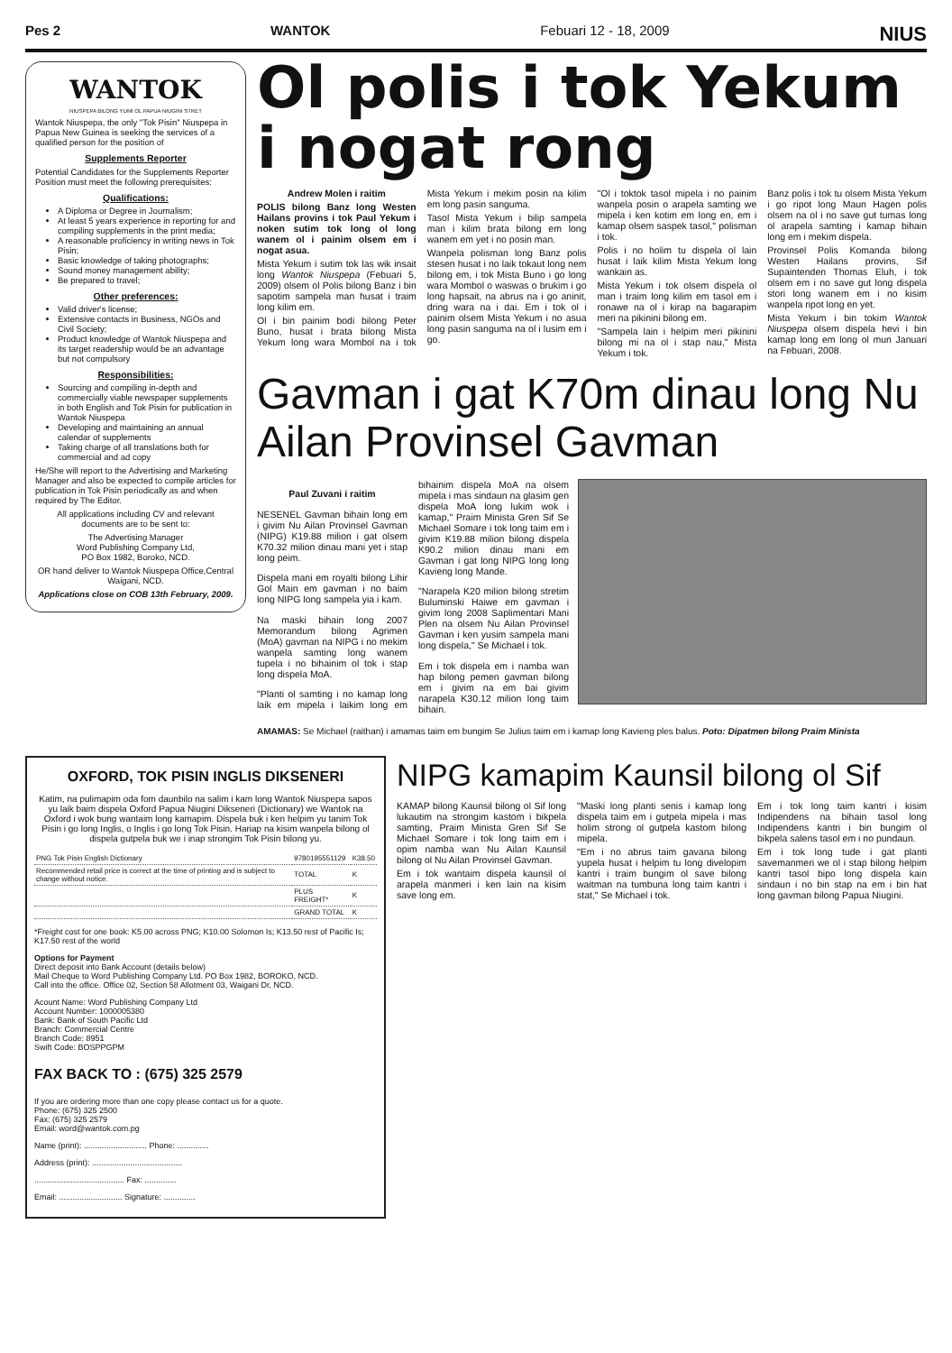Pes 2 WANTOK Febuari 12 - 18, 2009 NIUS
WANTOK
NIUSPEPA BILONG YUMI OL PAPUA NIUGINI STRET
Wantok Niuspepa, the only "Tok Pisin" Niuspepa in Papua New Guinea is seeking the services of a qualified person for the position of
Supplements Reporter
Potential Candidates for the Supplements Reporter Position must meet the following prerequisites:
Qualifications:
A Diploma or Degree in Journalism;
At least 5 years experience in reporting for and compiling supplements in the print media;
A reasonable proficiency in writing news in Tok Pisin;
Basic knowledge of taking photographs;
Sound money management ability;
Be prepared to travel;
Other preferences:
Valid driver's license;
Extensive contacts in Business, NGOs and Civil Society;
Product knowledge of Wantok Niuspepa and its target readership would be an advantage but not compulsory
Responsibilities:
Sourcing and compiling in-depth and commercially viable newspaper supplements in both English and Tok Pisin for publication in Wantok Niuspepa
Developing and maintaining an annual calendar of supplements
Taking charge of all translations both for commercial and ad copy
He/She will report to the Advertising and Marketing Manager and also be expected to compile articles for publication in Tok Pisin periodically as and when required by The Editor.
All applications including CV and relevant documents are to be sent to:
The Advertising Manager
Word Publishing Company Ltd,
PO Box 1982, Boroko, NCD.
OR hand deliver to Wantok Niuspepa Office,Central Waigani, NCD.
Applications close on COB 13th February, 2009.
Ol polis i tok Yekum i nogat rong
Andrew Molen i raitim
POLIS bilong Banz long Westen Hailans provins i tok Paul Yekum i noken sutim tok long ol long wanem ol i painim olsem em i nogat asua.
Mista Yekum i sutim tok las wik insait long Wantok Niuspepa (Febuari 5, 2009) olsem ol Polis bilong Banz i bin sapotim sampela man husat i traim long kilim em.
Ol i bin painim bodi bilong Peter Buno, husat i brata bilong Mista Yekum long wara Mombol na i tok Mista Yekum i mekim posin na kilim em long pasin sanguma.
Tasol Mista Yekum i bilip sampela man i kilim brata bilong em long wanem em yet i no posin man.
Wanpela polisman long Banz polis stesen husat i no laik tokaut long nem bilong em, i tok Mista Buno i go long wara Mombol o waswas o brukim i go long hapsait, na abrus na i go aninit, dring wara na i dai. Em i tok ol i painim olsem Mista Yekum i no asua long pasin sanguma na ol i lusim em i go.
"Ol i toktok tasol mipela i no painim wanpela posin o arapela samting we mipela i ken kotim em long en, em i kamap olsem saspek tasol," polisman i tok.
Polis i no holim tu dispela ol lain husat i laik kilim Mista Yekum long wankain as.
Mista Yekum i tok olsem dispela ol man i traim long kilim em tasol em i ronawe na ol i kirap na bagarapim meri na pikinini bilong em.
"Sampela lain i helpim meri pikinini bilong mi na ol i stap nau," Mista Yekum i tok.
Banz polis i tok tu olsem Mista Yekum i go ripot long Maun Hagen polis olsem na ol i no save gut tumas long ol arapela samting i kamap bihain long em i mekim dispela.
Provinsel Polis Komanda bilong Westen Hailans provins, Sif Supaintenden Thomas Eluh, i tok olsem em i no save gut long dispela stori long wanem em i no kisim wanpela ripot long en yet.
Mista Yekum i bin tokim Wantok Niuspepa olsem dispela hevi i bin kamap long em long ol mun Januari na Febuari, 2008.
Gavman i gat K70m dinau long Nu Ailan Provinsel Gavman
Paul Zuvani i raitim
NESENEL Gavman bihain long em i givim Nu Ailan Provinsel Gavman (NIPG) K19.88 milion i gat olsem K70.32 milion dinau mani yet i stap long peim.
Dispela mani em royalti bilong Lihir Gol Main em gavman i no baim long NIPG long sampela yia i kam.
Na maski bihain long 2007 Memorandum bilong Agrimen (MoA) gavman na NIPG i no mekim wanpela samting long wanem tupela i no bihainim ol tok i stap long dispela MoA.
"Planti ol samting i no kamap long laik em mipela i laikim long em bihainim dispela MoA na olsem mipela i mas sindaun na glasim gen dispela MoA long lukim wok i kamap," Praim Minista Gren Sif Se Michael Somare i tok long taim em i givim K19.88 milion bilong dispela K90.2 milion dinau mani em Gavman i gat long NIPG long long Kavieng long Mande.
"Narapela K20 milion bilong stretim Buluminski Haiwe em gavman i givim long 2008 Saplimentari Mani Plen na olsem Nu Ailan Provinsel Gavman i ken yusim sampela mani long dispela," Se Michael i tok.
Em i tok dispela em i namba wan hap bilong pemen gavman bilong em i givim na em bai givim narapela K30.12 milion long taim bihain.
AMAMAS: Se Michael (raithan) i amamas taim em bungim Se Julius taim em i kamap long Kavieng ples balus. Poto: Dipatmen bilong Praim Minista
OXFORD, TOK PISIN INGLIS DIKSENERI
Katim, na pulimapim oda fom daunbilo na salim i kam long Wantok Niuspepa sapos yu laik baim dispela Oxford Papua Niugini Dikseneri (Dictionary) we Wantok na Oxford i wok bung wantaim long kamapim. Dispela buk i ken helpim yu tanim Tok Pisin i go long Inglis, o Inglis i go long Tok Pisin. Hariap na kisim wanpela bilong ol dispela gutpela buk we i inap strongim Tok Pisin bilong yu.
| PNG Tok Pisin English Dictionary | 9780195551129 | K38.50 |
| Recommended retail price is correct at the time of printing and is subject to change without notice. | TOTAL | K |
| | PLUS FREIGHT* | K |
| | GRAND TOTAL | K |
*Freight cost for one book: K5.00 across PNG; K10.00 Solomon Is; K13.50 rest of Pacific Is; K17.50 rest of the world
Options for Payment
Direct deposit into Bank Account (details below)
Mail Cheque to Word Publishing Company Ltd. PO Box 1982, BOROKO, NCD.
Call into the office. Office 02, Section 58 Allotment 03, Waigani Dr, NCD.
Acount Name: Word Publishing Company Ltd
Account Number: 1000005380
Bank: Bank of South Pacific Ltd
Branch: Commercial Centre
Branch Code: 8951
Swift Code: BOSPPGPM
FAX BACK TO : (675) 325 2579
If you are ordering more than one copy please contact us for a quote.
Phone: (675) 325 2500
Fax: (675) 325 2579
Email: word@wantok.com.pg
Name (print): ............................ Phone: ..............
Address (print): ........................................
........................................ Fax: ..............
Email: ............................ Signature: ..............
NIPG kamapim Kaunsil bilong ol Sif
KAMAP bilong Kaunsil bilong ol Sif long lukautim na strongim kastom i bikpela samting, Praim Minista Gren Sif Se Michael Somare i tok long taim em i opim namba wan Nu Ailan Kaunsil bilong ol Nu Ailan Provinsel Gavman.
Em i tok wantaim dispela kaunsil ol arapela manmeri i ken lain na kisim save long em.
"Maski long planti senis i kamap long dispela taim em i gutpela mipela i mas holim strong ol gutpela kastom bilong mipela.
"Em i no abrus taim gavana bilong yupela husat i helpim tu long divelopim kantri i traim bungim ol save bilong waitman na tumbuna long taim kantri i stat," Se Michael i tok.
Em i tok long taim kantri i kisim Indipendens na bihain tasol long Indipendens kantri i bin bungim ol bikpela salens tasol em i no pundaun.
Em i tok long tude i gat planti savemanmeri we ol i stap bilong helpim kantri tasol bipo long dispela kain sindaun i no bin stap na em i bin hat long gavman bilong Papua Niugini.